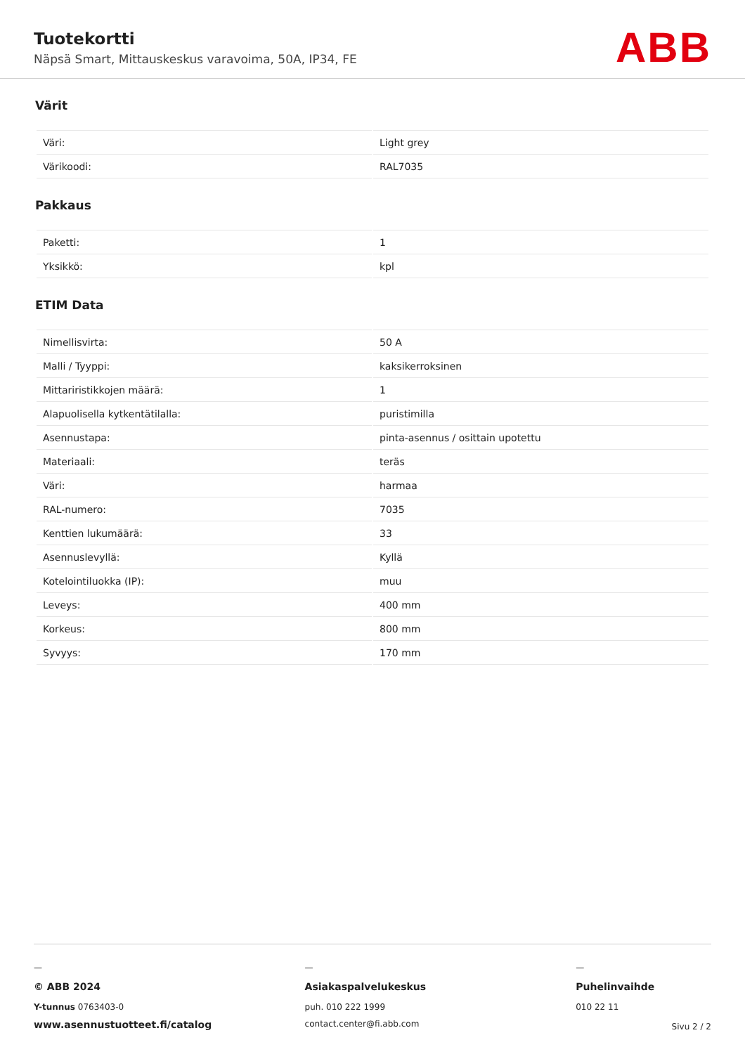Tuotekortti
Näpsä Smart, Mittauskeskus varavoima, 50A, IP34, FE
ABB
Värit
| Väri: | Light grey |
| Värikoodi: | RAL7035 |
Pakkaus
| Paketti: | 1 |
| Yksikkö: | kpl |
ETIM Data
| Nimellisvirta: | 50 A |
| Malli / Tyyppi: | kaksikerroksinen |
| Mittariristikkojen määrä: | 1 |
| Alapuolisella kytkentätilalla: | puristimilla |
| Asennustapa: | pinta-asennus / osittain upotettu |
| Materiaali: | teräs |
| Väri: | harmaa |
| RAL-numero: | 7035 |
| Kenttien lukumäärä: | 33 |
| Asennuslevyllä: | Kyllä |
| Kotelointiluokka (IP): | muu |
| Leveys: | 400 mm |
| Korkeus: | 800 mm |
| Syvyys: | 170 mm |
—
© ABB 2024
Y-tunnus 0763403-0
www.asennustuotteet.fi/catalog
—
Asiakaspalvelukeskus
puh. 010 222 1999
contact.center@fi.abb.com
—
Puhelinvaihde
010 22 11
Sivu 2 / 2